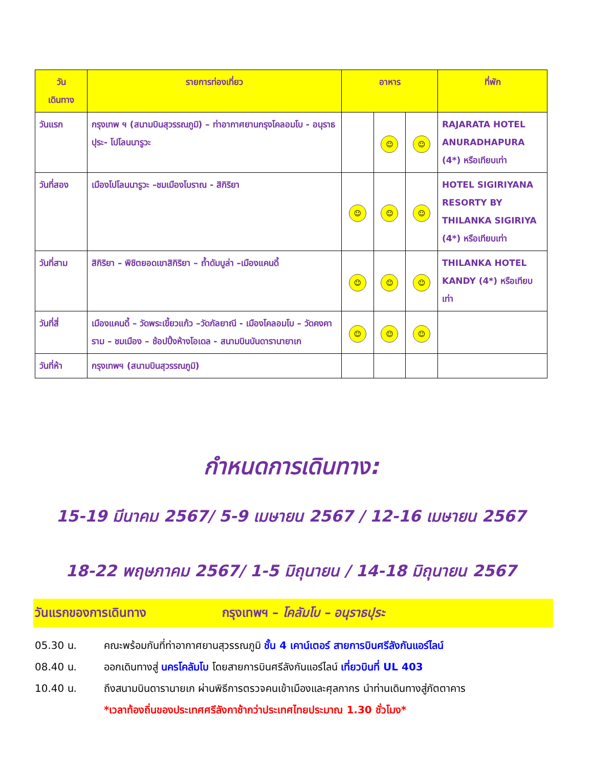| วัน เดินทาง | รายการท่องเที่ยว | อาหาร | | | ที่พัก |
| --- | --- | --- | --- | --- | --- |
| วันแรก | กรุงเทพ ฯ (สนามบินสุวรรณภูมิ) – ท่าอากาศยานกรุงโคลอมโบ - อนุราธปุระ- โปโลนนารูวะ | | ☺ | ☺ | RAJARATA HOTEL ANURADHAPURA (4*) หรือเทียบเท่า |
| วันที่สอง | เมืองโปโลนนารูวะ –ชมเมืองโบราณ - สิกิริยา | ☺ | ☺ | ☺ | HOTEL SIGIRIYANA RESORTY BY THILANKA SIGIRIYA (4*) หรือเทียบเท่า |
| วันที่สาม | สิกิริยา – พิชิตยอดเขาสิกิริยา – ถ้ำดัมบูล่า –เมืองแคนดี้ | ☺ | ☺ | ☺ | THILANKA HOTEL KANDY (4*) หรือเทียบเท่า |
| วันที่สี่ | เมืองแคนดี้ – วัดพระเขี้ยวแก้ว –วัดกัลยาณี - เมืองโคลอมโบ – วัดคงคาราม – ชมเมือง – ช้อปปิ้งห้างโอเดล - สนามบินบันดารานายาเก | ☺ | ☺ | ☺ | |
| วันที่ห้า | กรุงเทพฯ (สนามบินสุวรรณภูมิ) | | | | |
กำหนดการเดินทาง:
15-19 มีนาคม 2567/ 5-9 เมษายน 2567 / 12-16 เมษายน 2567
18-22 พฤษภาคม 2567/ 1-5 มิถุนายน / 14-18 มิถุนายน 2567
วันแรกของการเดินทาง กรุงเทพฯ – โคลัมโบ – อนุราธปุระ
05.30 น. คณะพร้อมกันที่ท่าอากาศยานสุวรรณภูมิ ชั้น 4 เคาน์เตอร์ สายการบินศรีลังกันแอร์ไลน์
08.40 น. ออกเดินทางสู่ นครโคลัมโบ โดยสายการบินศรีลังกันแอร์ไลน์ เที่ยวบินที่ UL 403
10.40 น. ถึงสนามบินดารานายเก ผ่านพิธีการตรวจคนเข้าเมืองและศุลกากร นำท่านเดินทางสู่ภัตตาคาร
*เวลาท้องถิ่นของประเทศศรีลังกาช้ากว่าประเทศไทยประมาณ 1.30 ชั่วโมง*